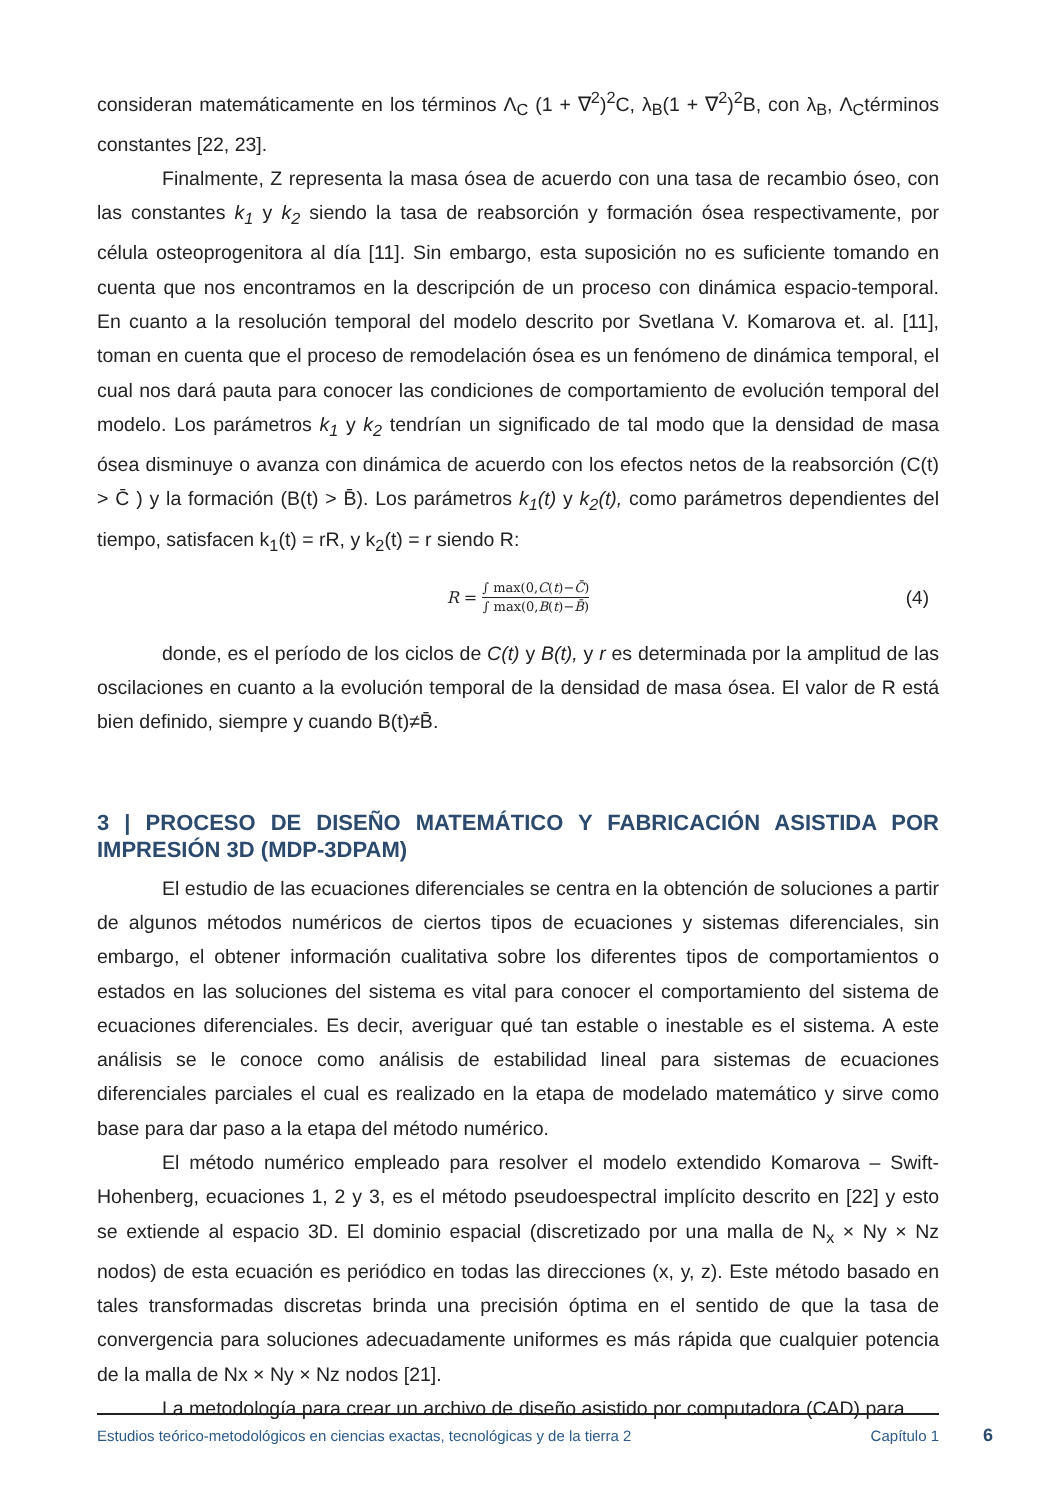consideran matemáticamente en los términos Λ<sub>C</sub> (1 + ∇<sup>2</sup>)<sup>2</sup>C, λ<sub>B</sub>(1 + ∇<sup>2</sup>)<sup>2</sup>B, con λ<sub>B</sub>, Λ<sub>C</sub>términos constantes [22, 23].
Finalmente, Z representa la masa ósea de acuerdo con una tasa de recambio óseo, con las constantes k<sub>1</sub> y k<sub>2</sub> siendo la tasa de reabsorción y formación ósea respectivamente, por célula osteoprogenitora al día [11]. Sin embargo, esta suposición no es suficiente tomando en cuenta que nos encontramos en la descripción de un proceso con dinámica espacio-temporal. En cuanto a la resolución temporal del modelo descrito por Svetlana V. Komarova et. al. [11], toman en cuenta que el proceso de remodelación ósea es un fenómeno de dinámica temporal, el cual nos dará pauta para conocer las condiciones de comportamiento de evolución temporal del modelo. Los parámetros k<sub>1</sub> y k<sub>2</sub> tendrían un significado de tal modo que la densidad de masa ósea disminuye o avanza con dinámica de acuerdo con los efectos netos de la reabsorción (C(t) > C̄ ) y la formación (B(t) > B̄). Los parámetros k<sub>1</sub>(t) y k<sub>2</sub>(t), como parámetros dependientes del tiempo, satisfacen k<sub>1</sub>(t) = rR, y k<sub>2</sub>(t) = r siendo R:
R = ∫ max(0,C(t)−C̄) ∫ max(0,B(t)−B̄) (4)
donde, es el período de los ciclos de C(t) y B(t), y r es determinada por la amplitud de las oscilaciones en cuanto a la evolución temporal de la densidad de masa ósea. El valor de R está bien definido, siempre y cuando B(t)≠B̄.
3 | PROCESO DE DISEÑO MATEMÁTICO Y FABRICACIÓN ASISTIDA POR IMPRESIÓN 3D (MDP-3DPAM)
El estudio de las ecuaciones diferenciales se centra en la obtención de soluciones a partir de algunos métodos numéricos de ciertos tipos de ecuaciones y sistemas diferenciales, sin embargo, el obtener información cualitativa sobre los diferentes tipos de comportamientos o estados en las soluciones del sistema es vital para conocer el comportamiento del sistema de ecuaciones diferenciales. Es decir, averiguar qué tan estable o inestable es el sistema. A este análisis se le conoce como análisis de estabilidad lineal para sistemas de ecuaciones diferenciales parciales el cual es realizado en la etapa de modelado matemático y sirve como base para dar paso a la etapa del método numérico.
El método numérico empleado para resolver el modelo extendido Komarova – Swift-Hohenberg, ecuaciones 1, 2 y 3, es el método pseudoespectral implícito descrito en [22] y esto se extiende al espacio 3D. El dominio espacial (discretizado por una malla de N<sub>x</sub> × Ny × Nz nodos) de esta ecuación es periódico en todas las direcciones (x, y, z). Este método basado en tales transformadas discretas brinda una precisión óptima en el sentido de que la tasa de convergencia para soluciones adecuadamente uniformes es más rápida que cualquier potencia de la malla de Nx × Ny × Nz nodos [21].
La metodología para crear un archivo de diseño asistido por computadora (CAD) para
Estudios teórico-metodológicos en ciencias exactas, tecnológicas y de la tierra 2 Capítulo 1
6